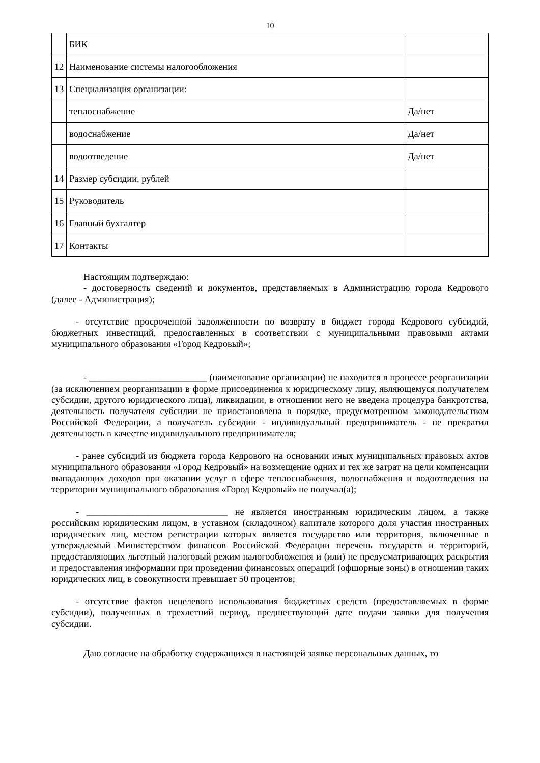10
| | БИК | |
| 12 | Наименование системы налогообложения | |
| 13 | Специализация организации: | |
| | теплоснабжение | Да/нет |
| | водоснабжение | Да/нет |
| | водоотведение | Да/нет |
| 14 | Размер субсидии, рублей | |
| 15 | Руководитель | |
| 16 | Главный бухгалтер | |
| 17 | Контакты | |
Настоящим подтверждаю:
- достоверность сведений и документов, представляемых в Администрацию города Кедрового (далее - Администрация);
- отсутствие просроченной задолженности по возврату в бюджет города Кедрового субсидий, бюджетных инвестиций, предоставленных в соответствии с муниципальными правовыми актами муниципального образования «Город Кедровый»;
- _________________________ (наименование организации) не находится в процессе реорганизации (за исключением реорганизации в форме присоединения к юридическому лицу, являющемуся получателем субсидии, другого юридического лица), ликвидации, в отношении него не введена процедура банкротства, деятельность получателя субсидии не приостановлена в порядке, предусмотренном законодательством Российской Федерации, а получатель субсидии - индивидуальный предприниматель - не прекратил деятельность в качестве индивидуального предпринимателя;
- ранее субсидий из бюджета города Кедрового на основании иных муниципальных правовых актов муниципального образования «Город Кедровый» на возмещение одних и тех же затрат на цели компенсации выпадающих доходов при оказании услуг в сфере теплоснабжения, водоснабжения и водоотведения на территории муниципального образования «Город Кедровый» не получал(а);
- ______________________________ не является иностранным юридическим лицом, а также российским юридическим лицом, в уставном (складочном) капитале которого доля участия иностранных юридических лиц, местом регистрации которых является государство или территория, включенные в утверждаемый Министерством финансов Российской Федерации перечень государств и территорий, предоставляющих льготный налоговый режим налогообложения и (или) не предусматривающих раскрытия и предоставления информации при проведении финансовых операций (офшорные зоны) в отношении таких юридических лиц, в совокупности превышает 50 процентов;
- отсутствие фактов нецелевого использования бюджетных средств (предоставляемых в форме субсидии), полученных в трехлетний период, предшествующий дате подачи заявки для получения субсидии.
Даю согласие на обработку содержащихся в настоящей заявке персональных данных, то